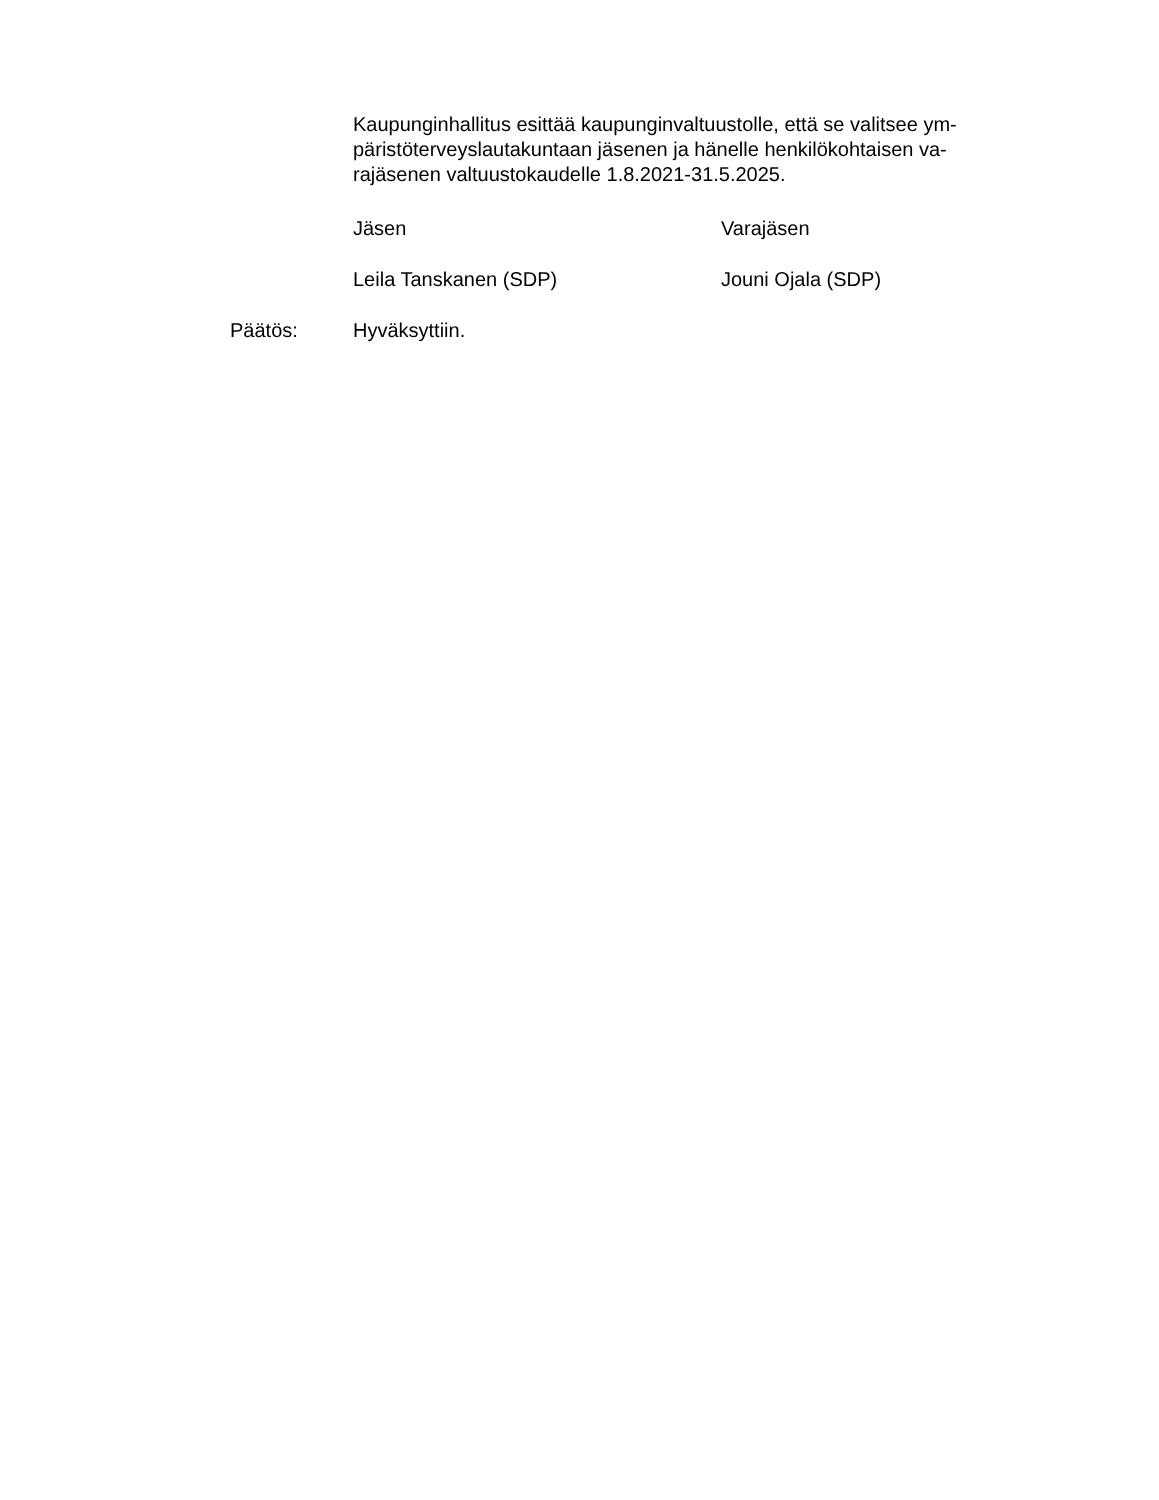Kaupunginhallitus esittää kaupunginvaltuustolle, että se valitsee ym-
päristöterveyslautakuntaan jäsenen ja hänelle henkilökohtaisen va-
rajäsenen valtuustokaudelle 1.8.2021-31.5.2025.
Jäsen Varajäsen
Leila Tanskanen (SDP) Jouni Ojala (SDP)
Päätös: Hyväksyttiin.